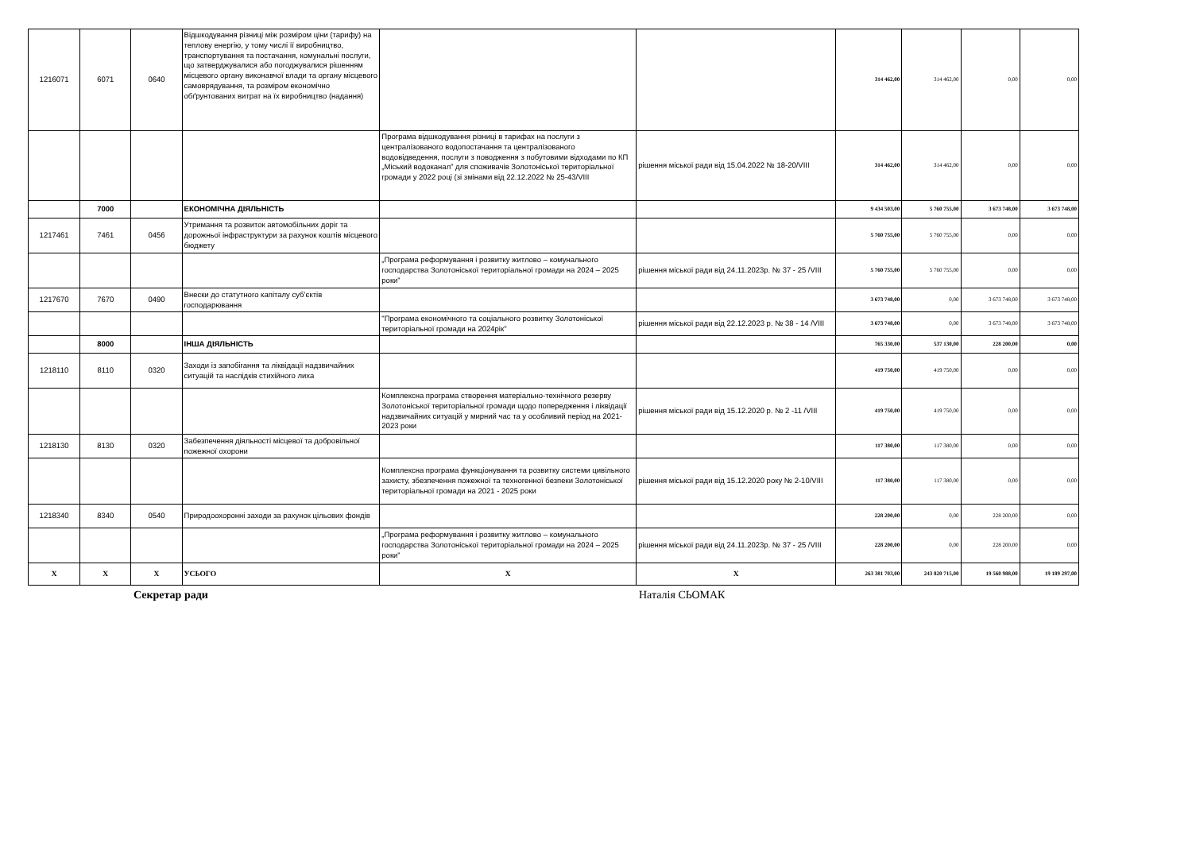| 1216071 | 6071 | 0640 | Відшкодування різниці між розміром ціни (тарифу) на теплову енергію, у тому числі її виробництво, транспортування та постачання, комунальні послуги, що затверджувалися або погоджувалися рішенням місцевого органу виконавчої влади та органу місцевого самоврядування, та розміром економічно обґрунтованих витрат на їх виробництво (надання) | | | 314 462,00 | 314 462,00 | 0,00 | 0,00 |
| | | | | Програма відшкодування різниці в тарифах на послуги з централізованого водопостачання та централізованого водовідведення, послуги з поводження з побутовими відходами по КП „Міський водоканал” для споживачів Золотоніської територіальної громади у 2022 році (зі змінами від 22.12.2022 № 25-43/VIII | рішення міської ради від 15.04.2022 № 18-20/VIII | 314 462,00 | 314 462,00 | 0,00 | 0,00 |
| | 7000 | | ЕКОНОМІЧНА ДІЯЛЬНІСТЬ | | | 9 434 503,00 | 5 760 755,00 | 3 673 748,00 | 3 673 748,00 |
| 1217461 | 7461 | 0456 | Утримання та розвиток автомобільних доріг та дорожньої інфраструктури за рахунок коштів місцевого бюджету | | | 5 760 755,00 | 5 760 755,00 | 0,00 | 0,00 |
| | | | | „Програма реформування і розвитку житлово – комунального господарства Золотоніської територіальної громади на 2024 – 2025 роки” | рішення міської ради від 24.11.2023р. № 37 - 25 /VIII | 5 760 755,00 | 5 760 755,00 | 0,00 | 0,00 |
| 1217670 | 7670 | 0490 | Внески до статутного капіталу суб’єктів господарювання | | | 3 673 748,00 | 0,00 | 3 673 748,00 | 3 673 748,00 |
| | | | | "Програма економічного та соціального розвитку Золотоніської територіальної громади на 2024рік" | рішення міської ради від 22.12.2023 р. № 38 - 14 /VIII | 3 673 748,00 | 0,00 | 3 673 748,00 | 3 673 748,00 |
| | 8000 | | ІНША ДІЯЛЬНІСТЬ | | | 765 330,00 | 537 130,00 | 228 200,00 | 0,00 |
| 1218110 | 8110 | 0320 | Заходи із запобігання та ліквідації надзвичайних ситуацій та наслідків стихійного лиха | | | 419 750,00 | 419 750,00 | 0,00 | 0,00 |
| | | | | Комплексна програма створення матеріально-технічного резерву Золотоніської територіальної громади щодо попередження і ліквідації надзвичайних ситуацій у мирний час та у особливий період на 2021-2023 роки | рішення міської ради від 15.12.2020 р. № 2 -11 /VIII | 419 750,00 | 419 750,00 | 0,00 | 0,00 |
| 1218130 | 8130 | 0320 | Забезпечення діяльності місцевої та добровільної пожежної охорони | | | 117 380,00 | 117 380,00 | 0,00 | 0,00 |
| | | | | Комплексна програма функціонування та розвитку системи цивільного захисту, збезпечення пожежної та техногенної безпеки Золотоніської територіальної громади на 2021 - 2025 роки | рішення міської ради від 15.12.2020 року № 2-10/VIII | 117 380,00 | 117 380,00 | 0,00 | 0,00 |
| 1218340 | 8340 | 0540 | Природоохоронні заходи за рахунок цільових фондів | | | 228 200,00 | 0,00 | 228 200,00 | 0,00 |
| | | | | „Програма реформування і розвитку житлово – комунального господарства Золотоніської територіальної громади на 2024 – 2025 роки” | рішення міської ради від 24.11.2023р. № 37 - 25 /VIII | 228 200,00 | 0,00 | 228 200,00 | 0,00 |
| Х | Х | Х | УСЬОГО | Х | Х | 263 381 703,00 | 243 820 715,00 | 19 560 988,00 | 19 189 297,00 |
Секретар ради Наталія СЬОМАК